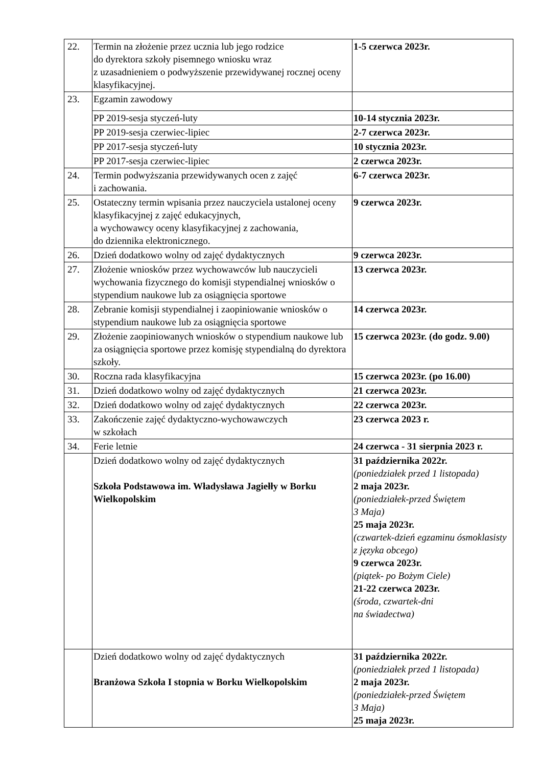| 22. | Termin na złożenie przez ucznia lub jego rodzice do dyrektora szkoły pisemnego wniosku wraz z uzasadnieniem o podwyższenie przewidywanej rocznej oceny klasyfikacyjnej. | 1-5 czerwca 2023r. |
| 23. | Egzamin zawodowy | |
| | PP 2019-sesja styczeń-luty | 10-14 stycznia 2023r. |
| | PP 2019-sesja czerwiec-lipiec | 2-7 czerwca 2023r. |
| | PP 2017-sesja styczeń-luty | 10 stycznia 2023r. |
| | PP 2017-sesja czerwiec-lipiec | 2 czerwca 2023r. |
| 24. | Termin podwyższania przewidywanych ocen z zajęć i zachowania. | 6-7 czerwca 2023r. |
| 25. | Ostateczny termin wpisania przez nauczyciela ustalonej oceny klasyfikacyjnej z zajęć edukacyjnych, a wychowawcy oceny klasyfikacyjnej z zachowania, do dziennika elektronicznego. | 9 czerwca 2023r. |
| 26. | Dzień dodatkowo wolny od zajęć dydaktycznych | 9 czerwca 2023r. |
| 27. | Złożenie wniosków przez wychowawców lub nauczycieli wychowania fizycznego do komisji stypendialnej wniosków o stypendium naukowe lub za osiągnięcia sportowe | 13 czerwca 2023r. |
| 28. | Zebranie komisji stypendialnej i zaopiniowanie wniosków o stypendium naukowe lub za osiągnięcia sportowe | 14 czerwca 2023r. |
| 29. | Złożenie zaopiniowanych wniosków o stypendium naukowe lub za osiągnięcia sportowe przez komisję stypendialną do dyrektora szkoły. | 15 czerwca 2023r. (do godz. 9.00) |
| 30. | Roczna rada klasyfikacyjna | 15 czerwca 2023r. (po 16.00) |
| 31. | Dzień dodatkowo wolny od zajęć dydaktycznych | 21 czerwca 2023r. |
| 32. | Dzień dodatkowo wolny od zajęć dydaktycznych | 22 czerwca 2023r. |
| 33. | Zakończenie zajęć dydaktyczno-wychowawczych w szkołach | 23 czerwca 2023 r. |
| 34. | Ferie letnie | 24 czerwca - 31 sierpnia 2023 r. |
| | Dzień dodatkowo wolny od zajęć dydaktycznych Szkoła Podstawowa im. Władysława Jagiełły w Borku Wielkopolskim | 31 października 2022r. (poniedziałek przed 1 listopada) 2 maja 2023r. (poniedziałek-przed Świętem 3 Maja) 25 maja 2023r. (czwartek-dzień egzaminu ósmoklasisty z języka obcego) 9 czerwca 2023r. (piątek- po Bożym Ciele) 21-22 czerwca 2023r. (środa, czwartek-dni na świadectwa) |
| | Dzień dodatkowo wolny od zajęć dydaktycznych Branżowa Szkoła I stopnia w Borku Wielkopolskim | 31 października 2022r. (poniedziałek przed 1 listopada) 2 maja 2023r. (poniedziałek-przed Świętem 3 Maja) 25 maja 2023r. |